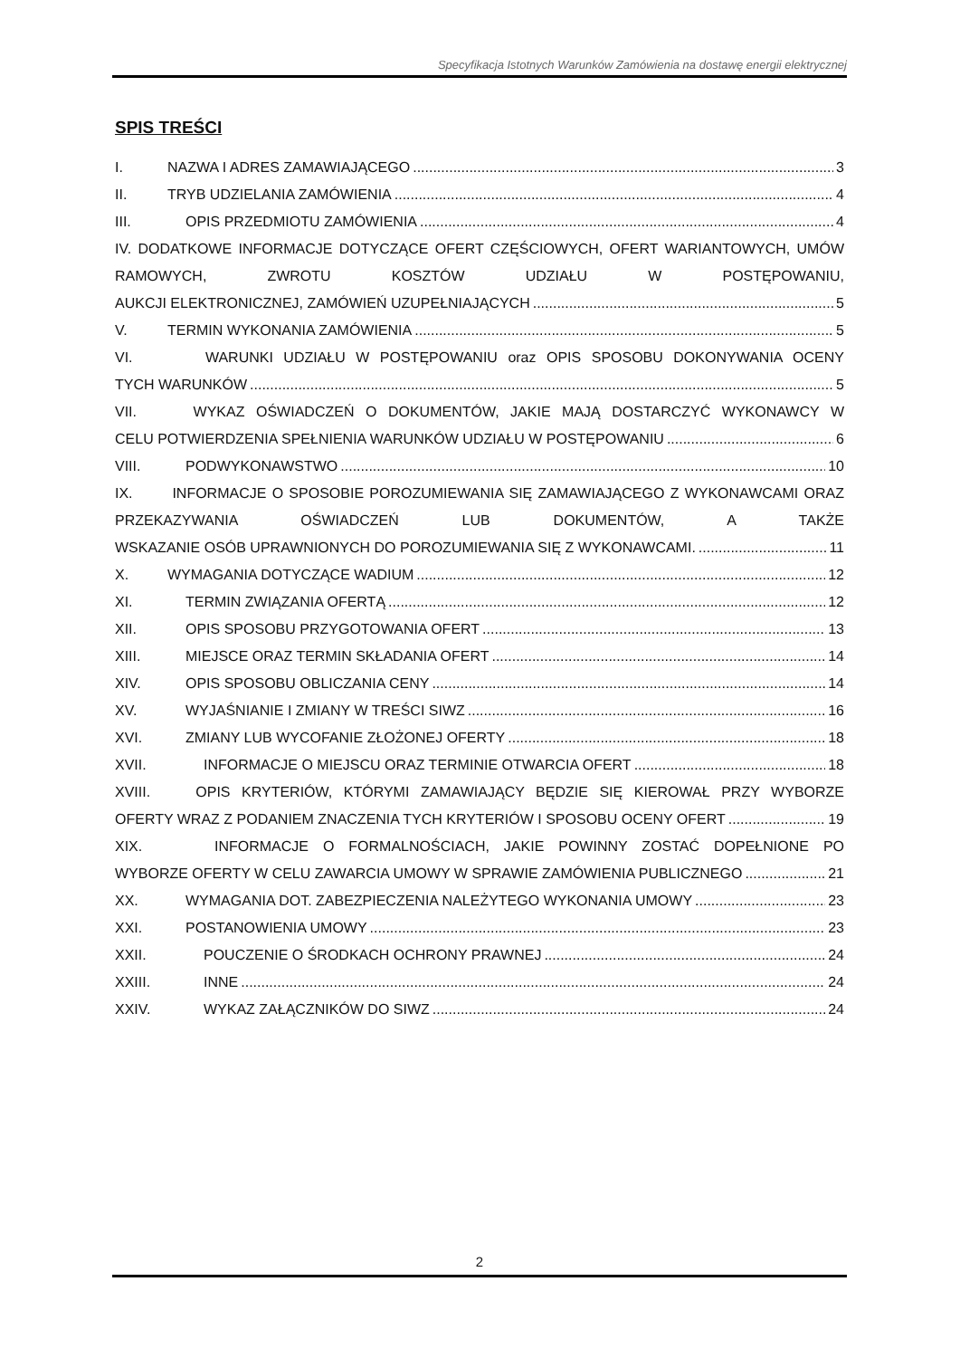Specyfikacja Istotnych Warunków Zamówienia na dostawę energii elektrycznej
SPIS TREŚCI
I. NAZWA I ADRES ZAMAWIAJĄCEGO 3
II. TRYB UDZIELANIA ZAMÓWIENIA 4
III. OPIS PRZEDMIOTU ZAMÓWIENIA 4
IV. DODATKOWE INFORMACJE DOTYCZĄCE OFERT CZĘŚCIOWYCH, OFERT WARIANTOWYCH, UMÓW RAMOWYCH, ZWROTU KOSZTÓW UDZIAŁU W POSTĘPOWANIU,
AUKCJI ELEKTRONICZNEJ, ZAMÓWIEŃ UZUPEŁNIAJĄCYCH 5
V. TERMIN WYKONANIA ZAMÓWIENIA 5
VI. WARUNKI UDZIAŁU W POSTĘPOWANIU oraz OPIS SPOSOBU DOKONYWANIA OCENY
TYCH WARUNKÓW 5
VII. WYKAZ OŚWIADCZEŃ O DOKUMENTÓW, JAKIE MAJĄ DOSTARCZYĆ WYKONAWCY W
CELU POTWIERDZENIA SPEŁNIENIA WARUNKÓW UDZIAŁU W POSTĘPOWANIU 6
VIII. PODWYKONAWSTWO 10
IX. INFORMACJE O SPOSOBIE POROZUMIEWANIA SIĘ ZAMAWIAJĄCEGO Z WYKONAWCAMI ORAZ PRZEKAZYWANIA OŚWIADCZEŃ LUB DOKUMENTÓW, A TAKŻE
WSKAZANIE OSÓB UPRAWNIONYCH DO POROZUMIEWANIA SIĘ Z WYKONAWCAMI. 11
X. WYMAGANIA DOTYCZĄCE WADIUM 12
XI. TERMIN ZWIĄZANIA OFERTĄ 12
XII. OPIS SPOSOBU PRZYGOTOWANIA OFERT 13
XIII. MIEJSCE ORAZ TERMIN SKŁADANIA OFERT 14
XIV. OPIS SPOSOBU OBLICZANIA CENY 14
XV. WYJAŚNIANIE I ZMIANY W TREŚCI SIWZ 16
XVI. ZMIANY LUB WYCOFANIE ZŁOŻONEJ OFERTY 18
XVII. INFORMACJE O MIEJSCU ORAZ TERMINIE OTWARCIA OFERT 18
XVIII. OPIS KRYTERIÓW, KTÓRYMI ZAMAWIAJĄCY BĘDZIE SIĘ KIEROWAŁ PRZY WYBORZE
OFERTY WRAZ Z PODANIEM ZNACZENIA TYCH KRYTERIÓW I SPOSOBU OCENY OFERT 19
XIX. INFORMACJE O FORMALNOŚCIACH, JAKIE POWINNY ZOSTAĆ DOPEŁNIONE PO
WYBORZE OFERTY W CELU ZAWARCIA UMOWY W SPRAWIE ZAMÓWIENIA PUBLICZNEGO 21
XX. WYMAGANIA DOT. ZABEZPIECZENIA NALEŻYTEGO WYKONANIA UMOWY 23
XXI. POSTANOWIENIA UMOWY 23
XXII. POUCZENIE O ŚRODKACH OCHRONY PRAWNEJ 24
XXIII. INNE 24
XXIV. WYKAZ ZAŁĄCZNIKÓW DO SIWZ 24
2